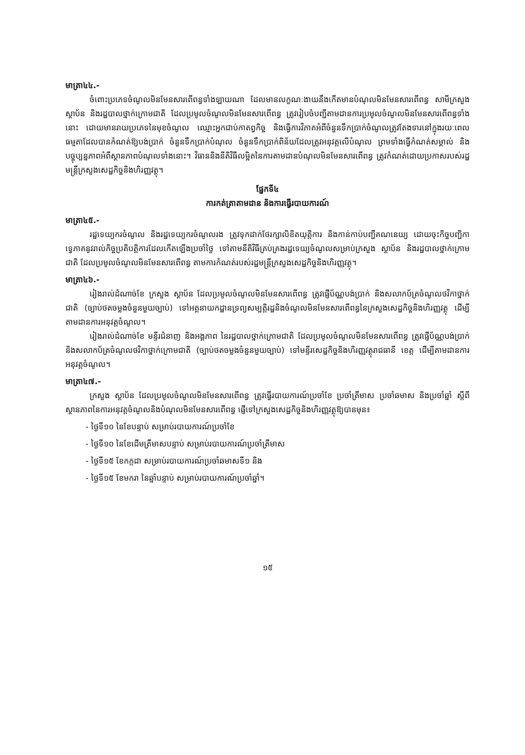មាត្រា៤៤.-
ចំពោះប្រភេទចំណូលមិនមែនសារពើពន្ធទាំងឡាយណា ដែលមានលក្ខណៈងាយនឹងកើតមានបំណុលមិនមែនសារពើពន្ធ សាមីក្រសួង ស្ថាប័ន និងរដ្ឋបាលថ្នាក់ក្រោមជាតិ ដែលប្រមូលចំណូលមិនមែនសារពើពន្ធ ត្រូវរៀបចំបញ្ជីតាមដានការប្រមូលចំណូលមិនមែនសារពើពន្ធទាំងនោះ ដោយមានរាយប្រភេទនៃមុខចំណូល ឈ្មោះអ្នកជាប់កាតព្វកិច្ច និងធ្វើការវិភាគអំពីចំនួនទឹកប្រាក់ចំណូលត្រូវតែងទារនៅក្នុងរយៈពេលធម្មតាដែលបានកំណត់ឱ្យបង់ប្រាក់ ចំនួនទឹកប្រាក់បំណុល ចំនួនទឹកប្រាក់ពិន័យដែលត្រូវអនុវត្តលើបំណុល ព្រមទាំងធ្វើកំណត់សម្គាល់ និងបច្ចុប្បន្នភាពអំពីស្ថានភាពបំណុលទាំងនោះ។ វិធាននិងនីតិវិធីលម្អិតនៃការតាមដានបំណុលមិនមែនសារពើពន្ធ ត្រូវកំណត់ដោយប្រកាសរបស់រដ្ឋមន្ត្រីក្រសួងសេដ្ឋកិច្ចនិងហិរញ្ញវត្ថុ។
ផ្នែកទី៤
ការកត់ត្រាតាមដាន និងការធ្វើរបាយការណ៍
មាត្រា៤៥.-
រដ្ឋទេយ្យករចំណូល និងរដ្ឋទេយ្យករចំណូលរង ត្រូវទុកដាក់ថែរក្សាលិខិតយុត្តិការ និងកាន់កាប់បញ្ជីគណនេយ្យ ដោយចុះកិច្ចបញ្ជិកាទេ្វភាគនូវរាល់កិច្ចប្រតិបត្តិការដែលកើតឡើងប្រចាំថ្ងៃ ទៅតាមនីតិវិធីគ្រប់គ្រងរដ្ឋទេយ្យចំណូលសម្រាប់ក្រសួង ស្ថាប័ន និងរដ្ឋបាលថ្នាក់ក្រោមជាតិ ដែលប្រមូលចំណូលមិនមែនសារពើពន្ធ តាមការកំណត់របស់រដ្ឋមន្ត្រីក្រសួងសេដ្ឋកិច្ចនិងហិរញ្ញវត្ថុ។
មាត្រា៤៦.-
រៀងរាល់ដំណាច់ខែ ក្រសួង ស្ថាប័ន ដែលប្រមូលចំណូលមិនមែនសារពើពន្ធ ត្រូវផ្ញើប័ណ្ណបង់ប្រាក់ និងសលាកប័ត្រចំណូលថវិកាថ្នាក់ជាតិ (ច្បាប់ថតចម្លងចំនួនមួយច្បាប់) ទៅអគ្គនាយកដ្ឋានទ្រព្យសម្បត្តិរដ្ឋនិងចំណូលមិនមែនសារពើពន្ធនៃក្រសួងសេដ្ឋកិច្ចនិងហិរញ្ញវត្ថុ ដើម្បីតាមដានការអនុវត្តចំណូល។
រៀងរាល់ដំណាច់ខែ មន្ទីរជំនាញ និងអង្គភាព នៃរដ្ឋបាលថ្នាក់ក្រោមជាតិ ដែលប្រមូលចំណូលមិនមែនសារពើពន្ធ ត្រូវផ្ញើប័ណ្ណបង់ប្រាក់ និងសលាកប័ត្រចំណូលថវិកាថ្នាក់ក្រោមជាតិ (ច្បាប់ថតចម្លងចំនួនមួយច្បាប់) ទៅមន្ទីរសេដ្ឋកិច្ចនិងហិរញ្ញវត្ថុរាជធានី ខេត្ត ដើម្បីតាមដានការអនុវត្តចំណូល។
មាត្រា៤៧.-
ក្រសួង ស្ថាប័ន ដែលប្រមូលចំណូលមិនមែនសារពើពន្ធ ត្រូវធ្វើរបាយការណ៍ប្រចាំខែ ប្រចាំត្រីមាស ប្រចាំឆមាស និងប្រចាំឆ្នាំ ស្តីពីស្ថានភាពនៃការអនុវត្តចំណូលនិងបំណុលមិនមែនសារពើពន្ធ ផ្ញើទៅក្រសួងសេដ្ឋកិច្ចនិងហិរញ្ញវត្ថុឱ្យបានមុន៖
- ថ្ងៃទី១០ នៃខែបន្ទាប់ សម្រាប់របាយការណ៍ប្រចាំខែ
- ថ្ងៃទី១០ នៃខែដើមត្រីមាសបន្ទាប់ សម្រាប់របាយការណ៍ប្រចាំត្រីមាស
- ថ្ងៃទី១៥ ខែកក្កដា សម្រាប់របាយការណ៍ប្រចាំឆមាសទី១ និង
- ថ្ងៃទី១៥ ខែមករា នៃឆ្នាំបន្ទាប់ សម្រាប់របាយការណ៍ប្រចាំឆ្នាំ។
១៥